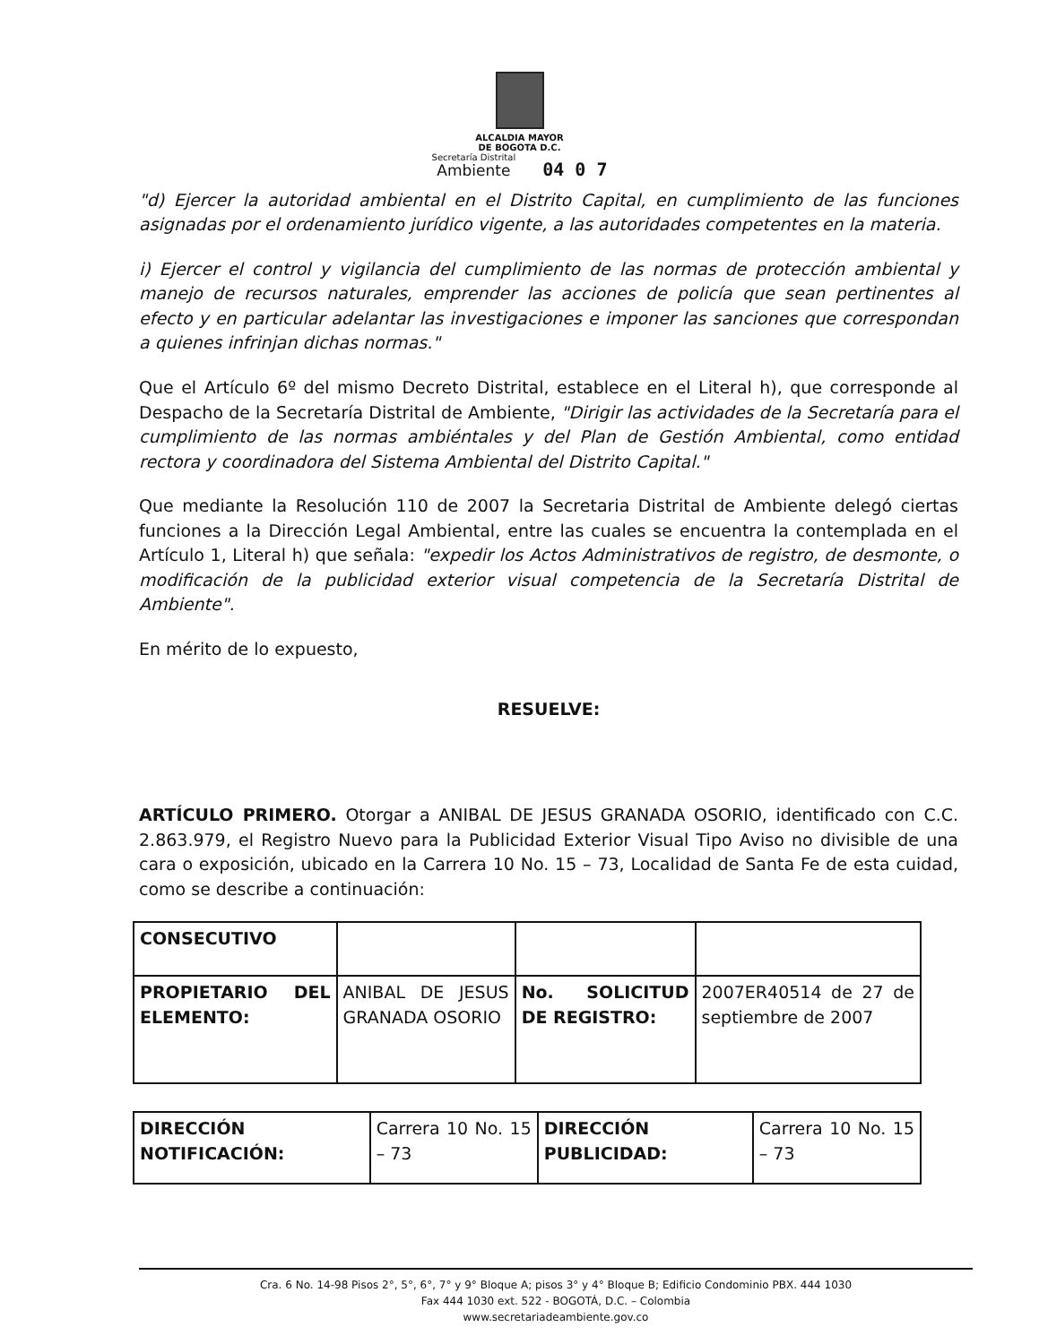ALCALDIA MAYOR
DE BOGOTA D.C.
Secretaría Distrital
Ambiente
04 0 7
"d) Ejercer la autoridad ambiental en el Distrito Capital, en cumplimiento de las funciones asignadas por el ordenamiento jurídico vigente, a las autoridades competentes en la materia.
i) Ejercer el control y vigilancia del cumplimiento de las normas de protección ambiental y manejo de recursos naturales, emprender las acciones de policía que sean pertinentes al efecto y en particular adelantar las investigaciones e imponer las sanciones que correspondan a quienes infrinjan dichas normas."
Que el Artículo 6º del mismo Decreto Distrital, establece en el Literal h), que corresponde al Despacho de la Secretaría Distrital de Ambiente, "Dirigir las actividades de la Secretaría para el cumplimiento de las normas ambiéntales y del Plan de Gestión Ambiental, como entidad rectora y coordinadora del Sistema Ambiental del Distrito Capital."
Que mediante la Resolución 110 de 2007 la Secretaria Distrital de Ambiente delegó ciertas funciones a la Dirección Legal Ambiental, entre las cuales se encuentra la contemplada en el Artículo 1, Literal h) que señala: "expedir los Actos Administrativos de registro, de desmonte, o modificación de la publicidad exterior visual competencia de la Secretaría Distrital de Ambiente".
En mérito de lo expuesto,
RESUELVE:
ARTÍCULO PRIMERO. Otorgar a ANIBAL DE JESUS GRANADA OSORIO, identificado con C.C. 2.863.979, el Registro Nuevo para la Publicidad Exterior Visual Tipo Aviso no divisible de una cara o exposición, ubicado en la Carrera 10 No. 15 – 73, Localidad de Santa Fe de esta cuidad, como se describe a continuación:
| CONSECUTIVO | | | |
| PROPIETARIO DEL ELEMENTO: | ANIBAL DE JESUS GRANADA OSORIO | No. SOLICITUD DE REGISTRO: | 2007ER40514 de 27 de septiembre de 2007 |
| DIRECCIÓN NOTIFICACIÓN: | Carrera 10 No. 15 – 73 | DIRECCIÓN PUBLICIDAD: | Carrera 10 No. 15 – 73 |
Cra. 6 No. 14-98 Pisos 2°, 5°, 6°, 7° y 9° Bloque A; pisos 3° y 4° Bloque B; Edificio Condominio PBX. 444 1030
Fax 444 1030 ext. 522 - BOGOTÁ, D.C. – Colombia
www.secretariadeambiente.gov.co